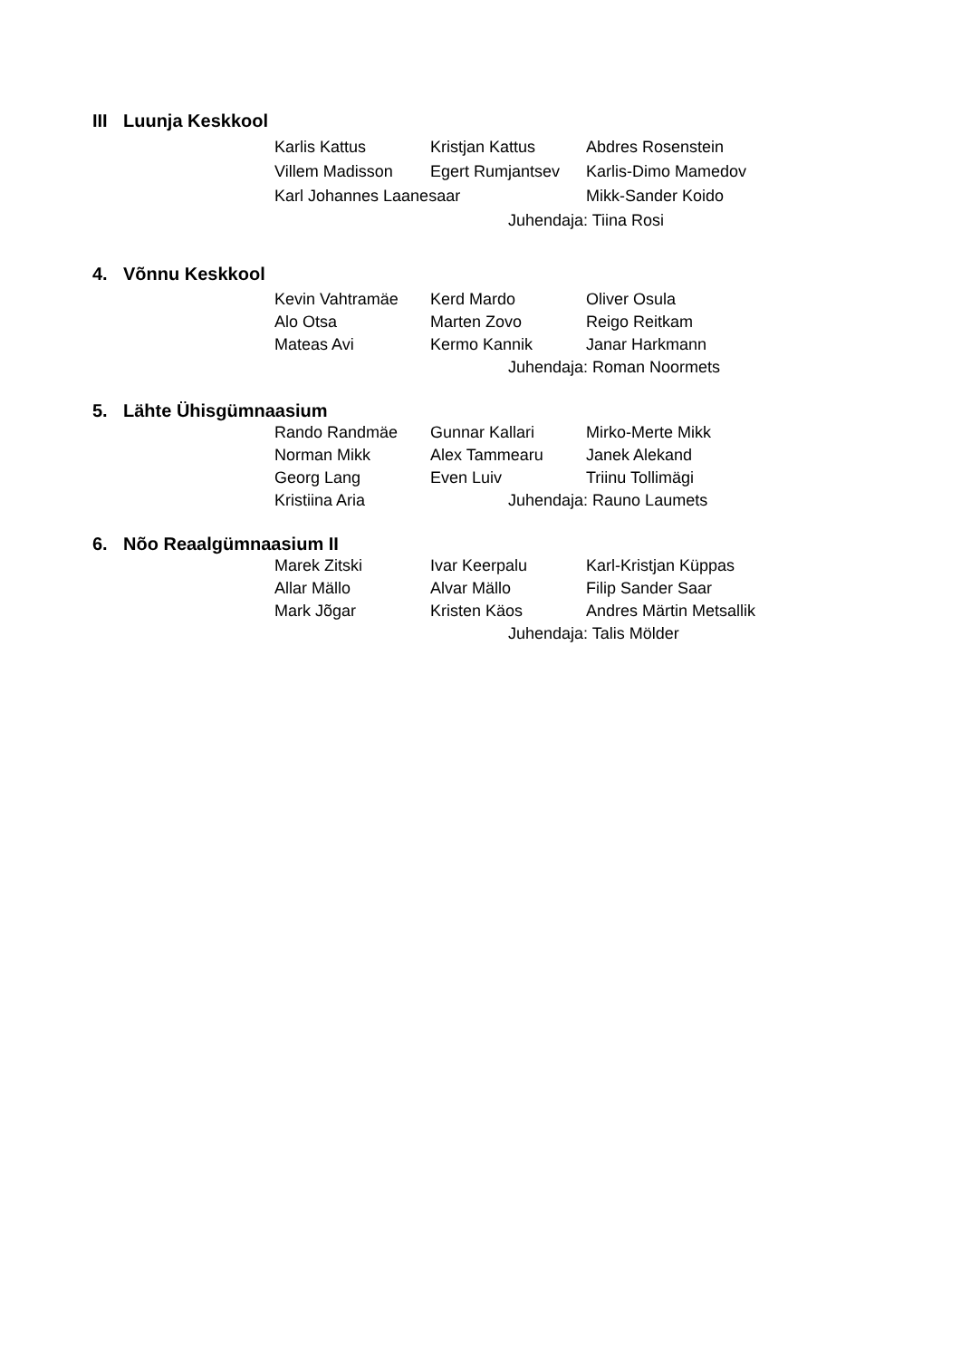III Luunja Keskkool
| Karlis Kattus | Kristjan Kattus | Abdres Rosenstein |
| Villem Madisson | Egert Rumjantsev | Karlis-Dimo Mamedov |
| Karl Johannes Laanesaar | | Mikk-Sander Koido |
| Juhendaja: Tiina Rosi | | |
4. Võnnu Keskkool
| Kevin Vahtramäe | Kerd Mardo | Oliver Osula |
| Alo Otsa | Marten Zovo | Reigo Reitkam |
| Mateas Avi | Kermo Kannik | Janar Harkmann |
| Juhendaja: Roman Noormets | | |
5. Lähte Ühisgümnaasium
| Rando Randmäe | Gunnar Kallari | Mirko-Merte Mikk |
| Norman Mikk | Alex Tammearu | Janek Alekand |
| Georg Lang | Even Luiv | Triinu Tollimägi |
| Kristiina Aria | Juhendaja: Rauno Laumets | |
6. Nõo Reaalgümnaasium II
| Marek Zitski | Ivar Keerpalu | Karl-Kristjan Küppas |
| Allar Mällo | Alvar Mällo | Filip Sander Saar |
| Mark Jõgar | Kristen Käos | Andres Märtin Metsallik |
| Juhendaja: Talis Mölder | | |